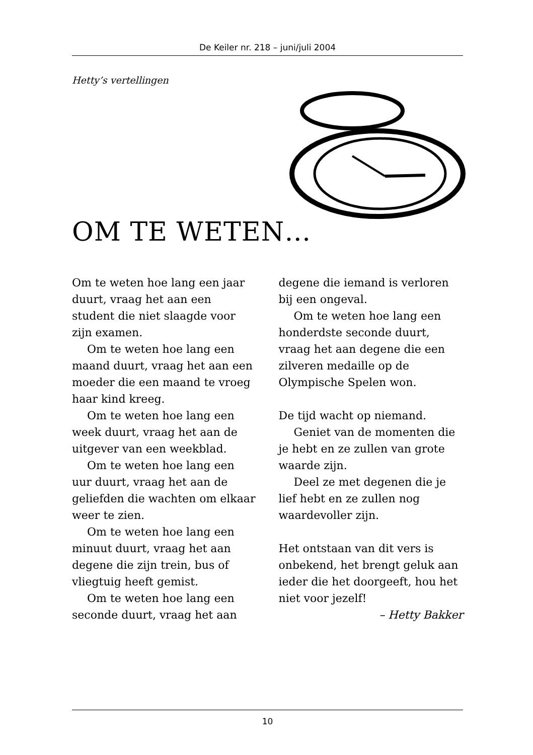De Keiler nr. 218 – juni/juli 2004
Hetty’s vertellingen
OM TE WETEN…
Om te weten hoe lang een jaar duurt, vraag het aan een student die niet slaagde voor zijn examen.
Om te weten hoe lang een maand duurt, vraag het aan een moeder die een maand te vroeg haar kind kreeg.
Om te weten hoe lang een week duurt, vraag het aan de uitgever van een weekblad.
Om te weten hoe lang een uur duurt, vraag het aan de geliefden die wachten om elkaar weer te zien.
Om te weten hoe lang een minuut duurt, vraag het aan degene die zijn trein, bus of vliegtuig heeft gemist.
Om te weten hoe lang een seconde duurt, vraag het aan
degene die iemand is verloren bij een ongeval.
Om te weten hoe lang een honderdste seconde duurt, vraag het aan degene die een zilveren medaille op de Olympische Spelen won.
De tijd wacht op niemand.
Geniet van de momenten die je hebt en ze zullen van grote waarde zijn.
Deel ze met degenen die je lief hebt en ze zullen nog waardevoller zijn.
Het ontstaan van dit vers is onbekend, het brengt geluk aan ieder die het doorgeeft, hou het niet voor jezelf!
– Hetty Bakker
10